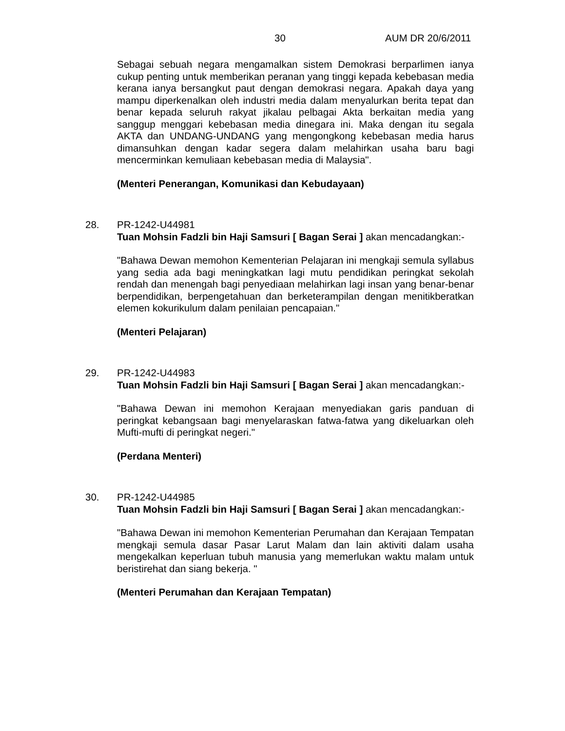30 AUM DR 20/6/2011
Sebagai sebuah negara mengamalkan sistem Demokrasi berparlimen ianya cukup penting untuk memberikan peranan yang tinggi kepada kebebasan media kerana ianya bersangkut paut dengan demokrasi negara. Apakah daya yang mampu diperkenalkan oleh industri media dalam menyalurkan berita tepat dan benar kepada seluruh rakyat jikalau pelbagai Akta berkaitan media yang sanggup menggari kebebasan media dinegara ini. Maka dengan itu segala AKTA dan UNDANG-UNDANG yang mengongkong kebebasan media harus dimansuhkan dengan kadar segera dalam melahirkan usaha baru bagi mencerminkan kemuliaan kebebasan media di Malaysia".
(Menteri Penerangan, Komunikasi dan Kebudayaan)
28. PR-1242-U44981
Tuan Mohsin Fadzli bin Haji Samsuri [ Bagan Serai ] akan mencadangkan:-
"Bahawa Dewan memohon Kementerian Pelajaran ini mengkaji semula syllabus yang sedia ada bagi meningkatkan lagi mutu pendidikan peringkat sekolah rendah dan menengah bagi penyediaan melahirkan lagi insan yang benar-benar berpendidikan, berpengetahuan dan berketerampilan dengan menitikberatkan elemen kokurikulum dalam penilaian pencapaian."
(Menteri Pelajaran)
29. PR-1242-U44983
Tuan Mohsin Fadzli bin Haji Samsuri [ Bagan Serai ] akan mencadangkan:-
"Bahawa Dewan ini memohon Kerajaan menyediakan garis panduan di peringkat kebangsaan bagi menyelaraskan fatwa-fatwa yang dikeluarkan oleh Mufti-mufti di peringkat negeri."
(Perdana Menteri)
30. PR-1242-U44985
Tuan Mohsin Fadzli bin Haji Samsuri [ Bagan Serai ] akan mencadangkan:-
"Bahawa Dewan ini memohon Kementerian Perumahan dan Kerajaan Tempatan mengkaji semula dasar Pasar Larut Malam dan lain aktiviti dalam usaha mengekalkan keperluan tubuh manusia yang memerlukan waktu malam untuk beristirehat dan siang bekerja. "
(Menteri Perumahan dan Kerajaan Tempatan)